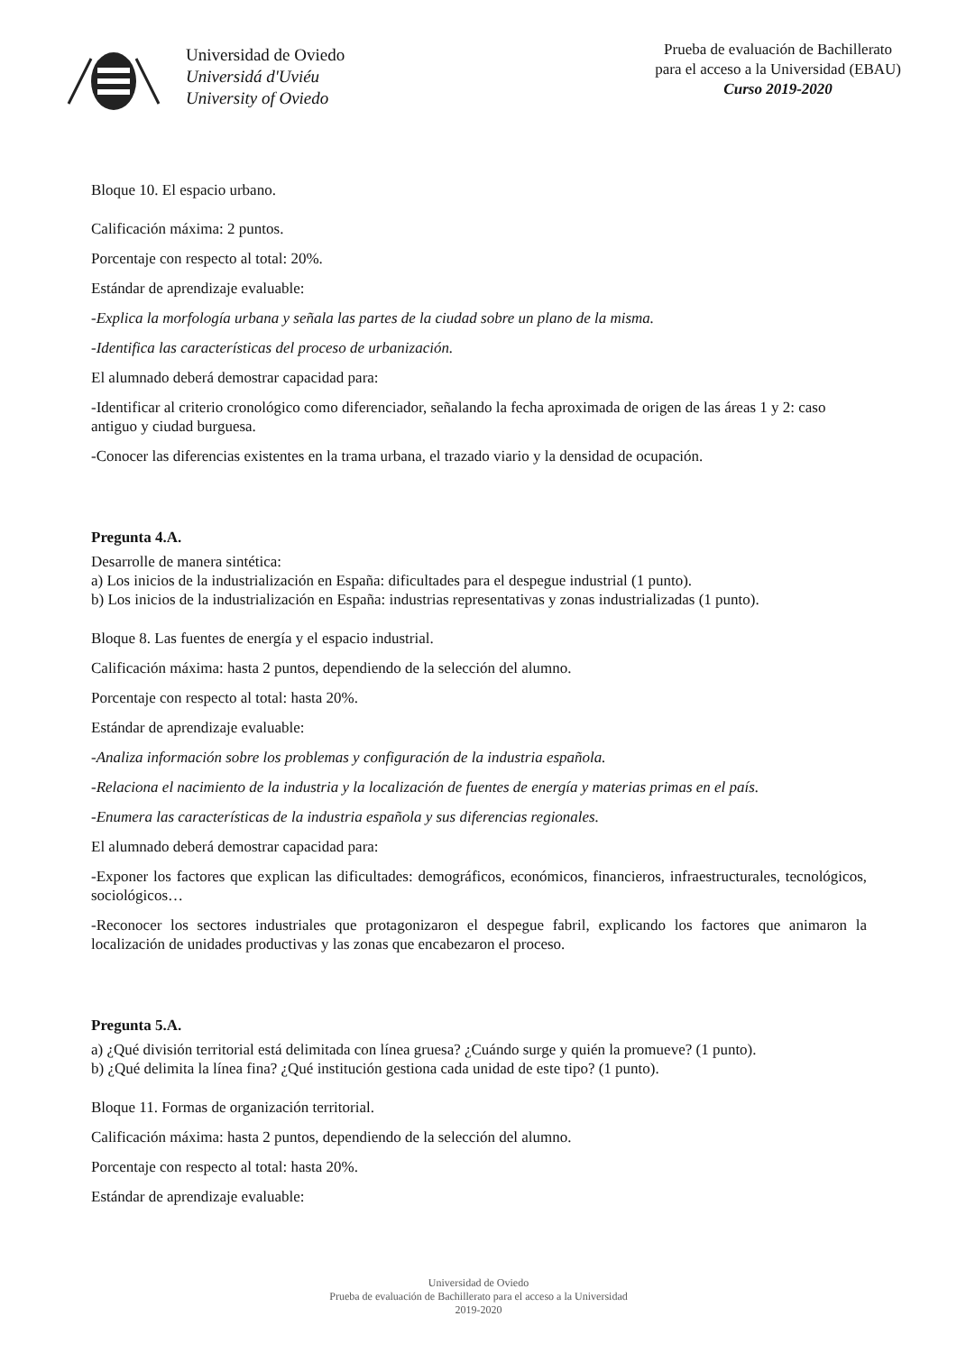Universidad de Oviedo
Universidá d'Uviéu
University of Oviedo
Prueba de evaluación de Bachillerato
para el acceso a la Universidad (EBAU)
Curso 2019-2020
Bloque 10. El espacio urbano.
Calificación máxima: 2 puntos.
Porcentaje con respecto al total: 20%.
Estándar de aprendizaje evaluable:
-Explica la morfología urbana y señala las partes de la ciudad sobre un plano de la misma.
-Identifica las características del proceso de urbanización.
El alumnado deberá demostrar capacidad para:
-Identificar al criterio cronológico como diferenciador, señalando la fecha aproximada de origen de las áreas 1 y 2: caso antiguo y ciudad burguesa.
-Conocer las diferencias existentes en la trama urbana, el trazado viario y la densidad de ocupación.
Pregunta 4.A.
Desarrolle de manera sintética:
a) Los inicios de la industrialización en España: dificultades para el despegue industrial (1 punto).
b) Los inicios de la industrialización en España: industrias representativas y zonas industrializadas (1 punto).
Bloque 8. Las fuentes de energía y el espacio industrial.
Calificación máxima: hasta 2 puntos, dependiendo de la selección del alumno.
Porcentaje con respecto al total: hasta 20%.
Estándar de aprendizaje evaluable:
-Analiza información sobre los problemas y configuración de la industria española.
-Relaciona el nacimiento de la industria y la localización de fuentes de energía y materias primas en el país.
-Enumera las características de la industria española y sus diferencias regionales.
El alumnado deberá demostrar capacidad para:
-Exponer los factores que explican las dificultades: demográficos, económicos, financieros, infraestructurales, tecnológicos, sociológicos…
-Reconocer los sectores industriales que protagonizaron el despegue fabril, explicando los factores que animaron la localización de unidades productivas y las zonas que encabezaron el proceso.
Pregunta 5.A.
a) ¿Qué división territorial está delimitada con línea gruesa? ¿Cuándo surge y quién la promueve? (1 punto).
b) ¿Qué delimita la línea fina? ¿Qué institución gestiona cada unidad de este tipo? (1 punto).
Bloque 11. Formas de organización territorial.
Calificación máxima: hasta 2 puntos, dependiendo de la selección del alumno.
Porcentaje con respecto al total: hasta 20%.
Estándar de aprendizaje evaluable:
Universidad de Oviedo
Prueba de evaluación de Bachillerato para el acceso a la Universidad
2019-2020